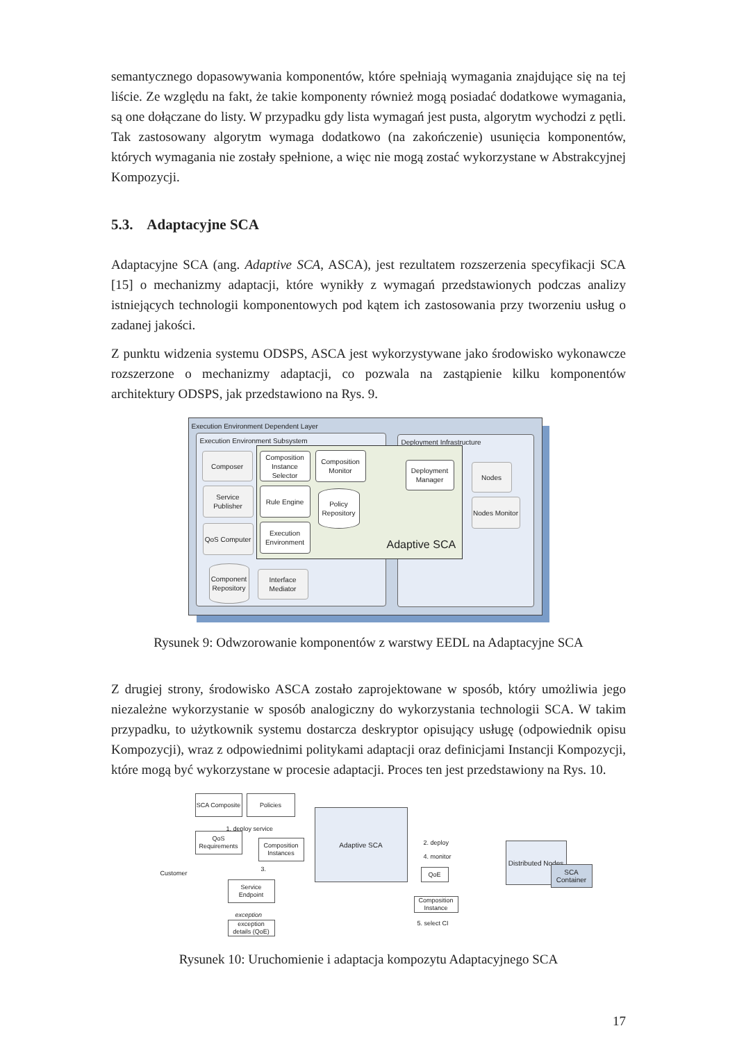semantycznego dopasowywania komponentów, które spełniają wymagania znajdujące się na tej liście. Ze względu na fakt, że takie komponenty również mogą posiadać dodatkowe wymagania, są one dołączane do listy. W przypadku gdy lista wymagań jest pusta, algorytm wychodzi z pętli. Tak zastosowany algorytm wymaga dodatkowo (na zakończenie) usunięcia komponentów, których wymagania nie zostały spełnione, a więc nie mogą zostać wykorzystane w Abstrakcyjnej Kompozycji.
5.3. Adaptacyjne SCA
Adaptacyjne SCA (ang. Adaptive SCA, ASCA), jest rezultatem rozszerzenia specyfikacji SCA [15] o mechanizmy adaptacji, które wynikły z wymagań przedstawionych podczas analizy istniejących technologii komponentowych pod kątem ich zastosowania przy tworzeniu usług o zadanej jakości.
Z punktu widzenia systemu ODSPS, ASCA jest wykorzystywane jako środowisko wykonawcze rozszerzone o mechanizmy adaptacji, co pozwala na zastąpienie kilku komponentów architektury ODSPS, jak przedstawiono na Rys. 9.
Execution Environment Dependent Layer
Execution Environment Subsystem
Deployment Infrastructure
Composer
Service Publisher
QoS Computer
Composition Instance Selector
Composition Monitor
Rule Engine
Policy Repository
Execution Environment
Deployment Manager
Adaptive SCA
Nodes
Nodes Monitor
Component Repository
Interface Mediator
Rysunek 9: Odwzorowanie komponentów z warstwy EEDL na Adaptacyjne SCA
Z drugiej strony, środowisko ASCA zostało zaprojektowane w sposób, który umożliwia jego niezależne wykorzystanie w sposób analogiczny do wykorzystania technologii SCA. W takim przypadku, to użytkownik systemu dostarcza deskryptor opisujący usługę (odpowiednik opisu Kompozycji), wraz z odpowiednimi politykami adaptacji oraz definicjami Instancji Kompozycji, które mogą być wykorzystane w procesie adaptacji. Proces ten jest przedstawiony na Rys. 10.
SCA Composite
Policies
1. deploy service
Customer
QoS Requirements
Composition Instances
3.
Service Endpoint
exception
exception details (QoE)
Adaptive SCA
2. deploy
4. monitor
QoE
Composition Instance
5. select CI
Distributed Nodes
SCA Container
Rysunek 10: Uruchomienie i adaptacja kompozytu Adaptacyjnego SCA
17